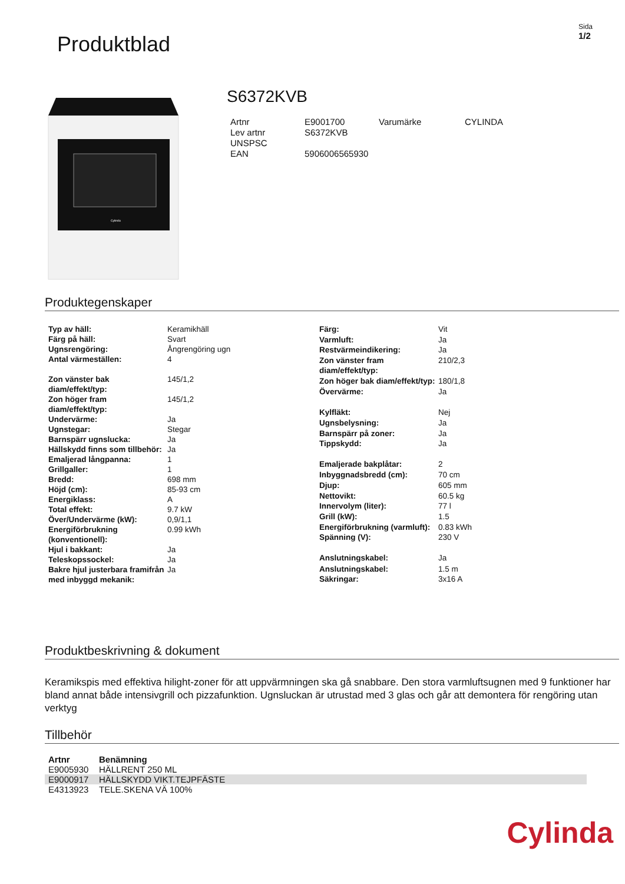Produktblad
Sida
1/2
Cylinda
S6372KVB
| Artnr | E9001700 | Varumärke | CYLINDA |
| Lev artnr | S6372KVB | | |
| UNSPSC | | | |
| EAN | 5906006565930 | | |
Produktegenskaper
| Typ av häll: | Keramikhäll |
| Färg på häll: | Svart |
| Ugnsrengöring: | Ångrengöring ugn |
| Antal värmeställen: | 4 |
| Zon vänster bak diam/effekt/typ: | 145/1,2 |
| Zon höger fram diam/effekt/typ: | 145/1,2 |
| Undervärme: | Ja |
| Ugnstegar: | Stegar |
| Barnspärr ugnslucka: | Ja |
| Hällskydd finns som tillbehör: | Ja |
| Emaljerad långpanna: | 1 |
| Grillgaller: | 1 |
| Bredd: | 698 mm |
| Höjd (cm): | 85-93 cm |
| Energiklass: | A |
| Total effekt: | 9.7 kW |
| Över/Undervärme (kW): | 0,9/1,1 |
| Energiförbrukning (konventionell): | 0.99 kWh |
| Hjul i bakkant: | Ja |
| Teleskopssockel: | Ja |
| Bakre hjul justerbara framifrån med inbyggd mekanik: | Ja |
| Färg: | Vit |
| Varmluft: | Ja |
| Restvärmeindikering: | Ja |
| Zon vänster fram diam/effekt/typ: | 210/2,3 |
| Zon höger bak diam/effekt/typ: | 180/1,8 |
| Övervärme: | Ja |
| Kylfläkt: | Nej |
| Ugnsbelysning: | Ja |
| Barnspärr på zoner: | Ja |
| Tippskydd: | Ja |
| Emaljerade bakplåtar: | 2 |
| Inbyggnadsbredd (cm): | 70 cm |
| Djup: | 605 mm |
| Nettovikt: | 60.5 kg |
| Innervolym (liter): | 77 l |
| Grill (kW): | 1.5 |
| Energiförbrukning (varmluft): | 0.83 kWh |
| Spänning (V): | 230 V |
| Anslutningskabel: | Ja |
| Anslutningskabel: | 1.5 m |
| Säkringar: | 3x16 A |
Produktbeskrivning & dokument
Keramikspis med effektiva hilight-zoner för att uppvärmningen ska gå snabbare. Den stora varmluftsugnen med 9 funktioner har bland annat både intensivgrill och pizzafunktion. Ugnsluckan är utrustad med 3 glas och går att demontera för rengöring utan verktyg
Tillbehör
| Artnr | Benämning |
| --- | --- |
| E9005930 | HÄLLRENT 250 ML |
| E9000917 | HÄLLSKYDD VIKT.TEJPFÄSTE |
| E4313923 | TELE.SKENA VÄ 100% |
Cylinda